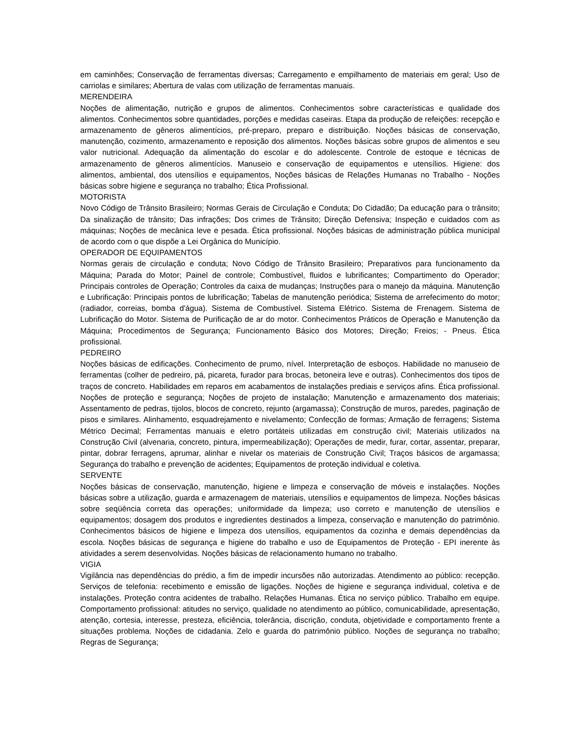em caminhões; Conservação de ferramentas diversas; Carregamento e empilhamento de materiais em geral; Uso de carriolas e similares; Abertura de valas com utilização de ferramentas manuais.
MERENDEIRA
Noções de alimentação, nutrição e grupos de alimentos. Conhecimentos sobre características e qualidade dos alimentos. Conhecimentos sobre quantidades, porções e medidas caseiras. Etapa da produção de refeições: recepção e armazenamento de gêneros alimentícios, pré-preparo, preparo e distribuição. Noções básicas de conservação, manutenção, cozimento, armazenamento e reposição dos alimentos. Noções básicas sobre grupos de alimentos e seu valor nutricional. Adequação da alimentação do escolar e do adolescente. Controle de estoque e técnicas de armazenamento de gêneros alimentícios. Manuseio e conservação de equipamentos e utensílios. Higiene: dos alimentos, ambiental, dos utensílios e equipamentos, Noções básicas de Relações Humanas no Trabalho - Noções básicas sobre higiene e segurança no trabalho; Ética Profissional.
MOTORISTA
Novo Código de Trânsito Brasileiro; Normas Gerais de Circulação e Conduta; Do Cidadão; Da educação para o trânsito; Da sinalização de trânsito; Das infrações; Dos crimes de Trânsito; Direção Defensiva; Inspeção e cuidados com as máquinas; Noções de mecânica leve e pesada. Ética profissional. Noções básicas de administração pública municipal de acordo com o que dispõe a Lei Orgânica do Município.
OPERADOR DE EQUIPAMENTOS
Normas gerais de circulação e conduta; Novo Código de Trânsito Brasileiro; Preparativos para funcionamento da Máquina; Parada do Motor; Painel de controle; Combustível, fluidos e lubrificantes; Compartimento do Operador; Principais controles de Operação; Controles da caixa de mudanças; Instruções para o manejo da máquina. Manutenção e Lubrificação: Principais pontos de lubrificação; Tabelas de manutenção periódica; Sistema de arrefecimento do motor; (radiador, correias, bomba d'água). Sistema de Combustível. Sistema Elétrico. Sistema de Frenagem. Sistema de Lubrificação do Motor. Sistema de Purificação de ar do motor. Conhecimentos Práticos de Operação e Manutenção da Máquina; Procedimentos de Segurança; Funcionamento Básico dos Motores; Direção; Freios; - Pneus. Ética profissional.
PEDREIRO
Noções básicas de edificações. Conhecimento de prumo, nível. Interpretação de esboços. Habilidade no manuseio de ferramentas (colher de pedreiro, pá, picareta, furador para brocas, betoneira leve e outras). Conhecimentos dos tipos de traços de concreto. Habilidades em reparos em acabamentos de instalações prediais e serviços afins. Ética profissional. Noções de proteção e segurança; Noções de projeto de instalação; Manutenção e armazenamento dos materiais; Assentamento de pedras, tijolos, blocos de concreto, rejunto (argamassa); Construção de muros, paredes, paginação de pisos e similares. Alinhamento, esquadrejamento e nivelamento; Confecção de formas; Armação de ferragens; Sistema Métrico Decimal; Ferramentas manuais e eletro portáteis utilizadas em construção civil; Materiais utilizados na Construção Civil (alvenaria, concreto, pintura, impermeabilização); Operações de medir, furar, cortar, assentar, preparar, pintar, dobrar ferragens, aprumar, alinhar e nivelar os materiais de Construção Civil; Traços básicos de argamassa; Segurança do trabalho e prevenção de acidentes; Equipamentos de proteção individual e coletiva.
SERVENTE
Noções básicas de conservação, manutenção, higiene e limpeza e conservação de móveis e instalações. Noções básicas sobre a utilização, guarda e armazenagem de materiais, utensílios e equipamentos de limpeza. Noções básicas sobre seqüência correta das operações; uniformidade da limpeza; uso correto e manutenção de utensílios e equipamentos; dosagem dos produtos e ingredientes destinados a limpeza, conservação e manutenção do patrimônio. Conhecimentos básicos de higiene e limpeza dos utensílios, equipamentos da cozinha e demais dependências da escola. Noções básicas de segurança e higiene do trabalho e uso de Equipamentos de Proteção - EPI inerente às atividades a serem desenvolvidas. Noções básicas de relacionamento humano no trabalho.
VIGIA
Vigilância nas dependências do prédio, a fim de impedir incursões não autorizadas. Atendimento ao público: recepção. Serviços de telefonia: recebimento e emissão de ligações. Noções de higiene e segurança individual, coletiva e de instalações. Proteção contra acidentes de trabalho. Relações Humanas. Ética no serviço público. Trabalho em equipe. Comportamento profissional: atitudes no serviço, qualidade no atendimento ao público, comunicabilidade, apresentação, atenção, cortesia, interesse, presteza, eficiência, tolerância, discrição, conduta, objetividade e comportamento frente a situações problema. Noções de cidadania. Zelo e guarda do patrimônio público. Noções de segurança no trabalho; Regras de Segurança;